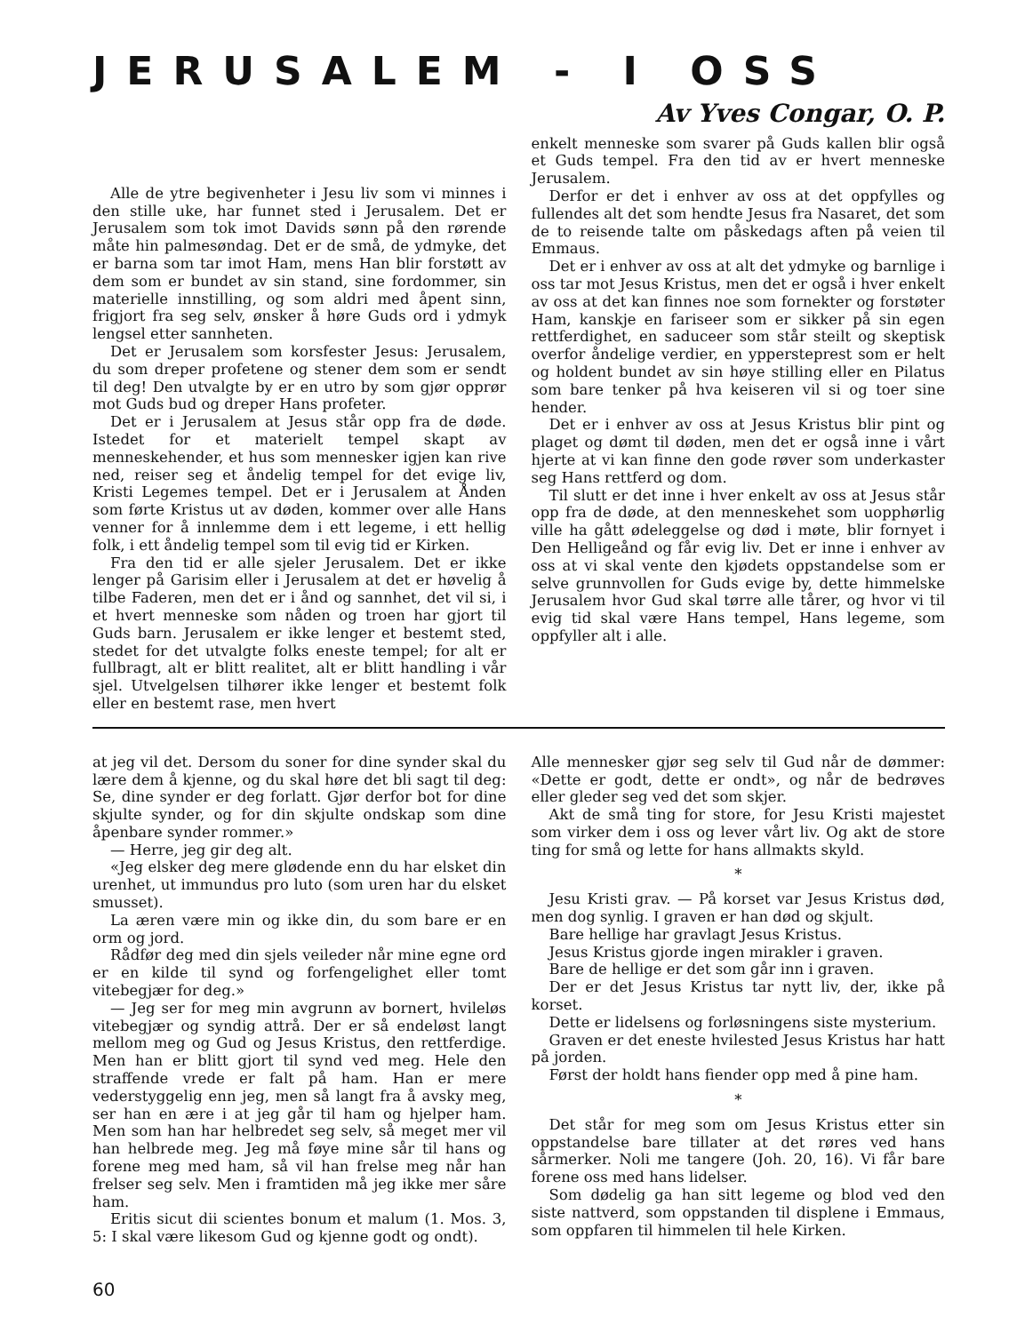JERUSALEM - I OSS
Alle de ytre begivenheter i Jesu liv som vi minnes i den stille uke, har funnet sted i Jerusalem. Det er Jerusalem som tok imot Davids sønn på den rørende måte hin palmesøndag. Det er de små, de ydmyke, det er barna som tar imot Ham, mens Han blir forstøtt av dem som er bundet av sin stand, sine fordommer, sin materielle innstilling, og som aldri med åpent sinn, frigjort fra seg selv, ønsker å høre Guds ord i ydmyk lengsel etter sannheten.
Det er Jerusalem som korsfester Jesus: Jerusalem, du som dreper profetene og stener dem som er sendt til deg! Den utvalgte by er en utro by som gjør opprør mot Guds bud og dreper Hans profeter.
Det er i Jerusalem at Jesus står opp fra de døde. Istedet for et materielt tempel skapt av menneskehender, et hus som mennesker igjen kan rive ned, reiser seg et åndelig tempel for det evige liv, Kristi Legemes tempel. Det er i Jerusalem at Ånden som førte Kristus ut av døden, kommer over alle Hans venner for å innlemme dem i ett legeme, i ett hellig folk, i ett åndelig tempel som til evig tid er Kirken.
Fra den tid er alle sjeler Jerusalem. Det er ikke lenger på Garisim eller i Jerusalem at det er høvelig å tilbe Faderen, men det er i ånd og sannhet, det vil si, i et hvert menneske som nåden og troen har gjort til Guds barn. Jerusalem er ikke lenger et bestemt sted, stedet for det utvalgte folks eneste tempel; for alt er fullbragt, alt er blitt realitet, alt er blitt handling i vår sjel. Utvelgelsen tilhører ikke lenger et bestemt folk eller en bestemt rase, men hvert
Av Yves Congar, O. P.
enkelt menneske som svarer på Guds kallen blir også et Guds tempel. Fra den tid av er hvert menneske Jerusalem.
Derfor er det i enhver av oss at det oppfylles og fullendes alt det som hendte Jesus fra Nasaret, det som de to reisende talte om påskedags aften på veien til Emmaus.
Det er i enhver av oss at alt det ydmyke og barnlige i oss tar mot Jesus Kristus, men det er også i hver enkelt av oss at det kan finnes noe som fornekter og forstøter Ham, kanskje en fariseer som er sikker på sin egen rettferdighet, en saduceer som står steilt og skeptisk overfor åndelige verdier, en yppersteprest som er helt og holdent bundet av sin høye stilling eller en Pilatus som bare tenker på hva keiseren vil si og toer sine hender.
Det er i enhver av oss at Jesus Kristus blir pint og plaget og dømt til døden, men det er også inne i vårt hjerte at vi kan finne den gode røver som underkaster seg Hans rettferd og dom.
Til slutt er det inne i hver enkelt av oss at Jesus står opp fra de døde, at den menneskehet som uopphørlig ville ha gått ødeleggelse og død i møte, blir fornyet i Den Helligeånd og får evig liv. Det er inne i enhver av oss at vi skal vente den kjødets oppstandelse som er selve grunnvollen for Guds evige by, dette himmelske Jerusalem hvor Gud skal tørre alle tårer, og hvor vi til evig tid skal være Hans tempel, Hans legeme, som oppfyller alt i alle.
at jeg vil det. Dersom du soner for dine synder skal du lære dem å kjenne, og du skal høre det bli sagt til deg: Se, dine synder er deg forlatt. Gjør derfor bot for dine skjulte synder, og for din skjulte ondskap som dine åpenbare synder rommer.»
— Herre, jeg gir deg alt.
«Jeg elsker deg mere glødende enn du har elsket din urenhet, ut immundus pro luto (som uren har du elsket smusset).
La æren være min og ikke din, du som bare er en orm og jord.
Rådfør deg med din sjels veileder når mine egne ord er en kilde til synd og forfengelighet eller tomt vitebegjær for deg.»
— Jeg ser for meg min avgrunn av bornert, hvileløs vitebegjær og syndig attrå. Der er så endeløst langt mellom meg og Gud og Jesus Kristus, den rettferdige. Men han er blitt gjort til synd ved meg. Hele den straffende vrede er falt på ham. Han er mere vederstyggelig enn jeg, men så langt fra å avsky meg, ser han en ære i at jeg går til ham og hjelper ham. Men som han har helbredet seg selv, så meget mer vil han helbrede meg. Jeg må føye mine sår til hans og forene meg med ham, så vil han frelse meg når han frelser seg selv. Men i framtiden må jeg ikke mer såre ham.
Eritis sicut dii scientes bonum et malum (1. Mos. 3, 5: I skal være likesom Gud og kjenne godt og ondt).
Alle mennesker gjør seg selv til Gud når de dømmer: «Dette er godt, dette er ondt», og når de bedrøves eller gleder seg ved det som skjer.
Akt de små ting for store, for Jesu Kristi majestet som virker dem i oss og lever vårt liv. Og akt de store ting for små og lette for hans allmakts skyld.
*
Jesu Kristi grav. — På korset var Jesus Kristus død, men dog synlig. I graven er han død og skjult.
Bare hellige har gravlagt Jesus Kristus.
Jesus Kristus gjorde ingen mirakler i graven.
Bare de hellige er det som går inn i graven.
Der er det Jesus Kristus tar nytt liv, der, ikke på korset.
Dette er lidelsens og forløsningens siste mysterium.
Graven er det eneste hvilested Jesus Kristus har hatt på jorden.
Først der holdt hans fiender opp med å pine ham.
*
Det står for meg som om Jesus Kristus etter sin oppstandelse bare tillater at det røres ved hans sårmerker. Noli me tangere (Joh. 20, 16). Vi får bare forene oss med hans lidelser.
Som dødelig ga han sitt legeme og blod ved den siste nattverd, som oppstanden til displene i Emmaus, som oppfaren til himmelen til hele Kirken.
60